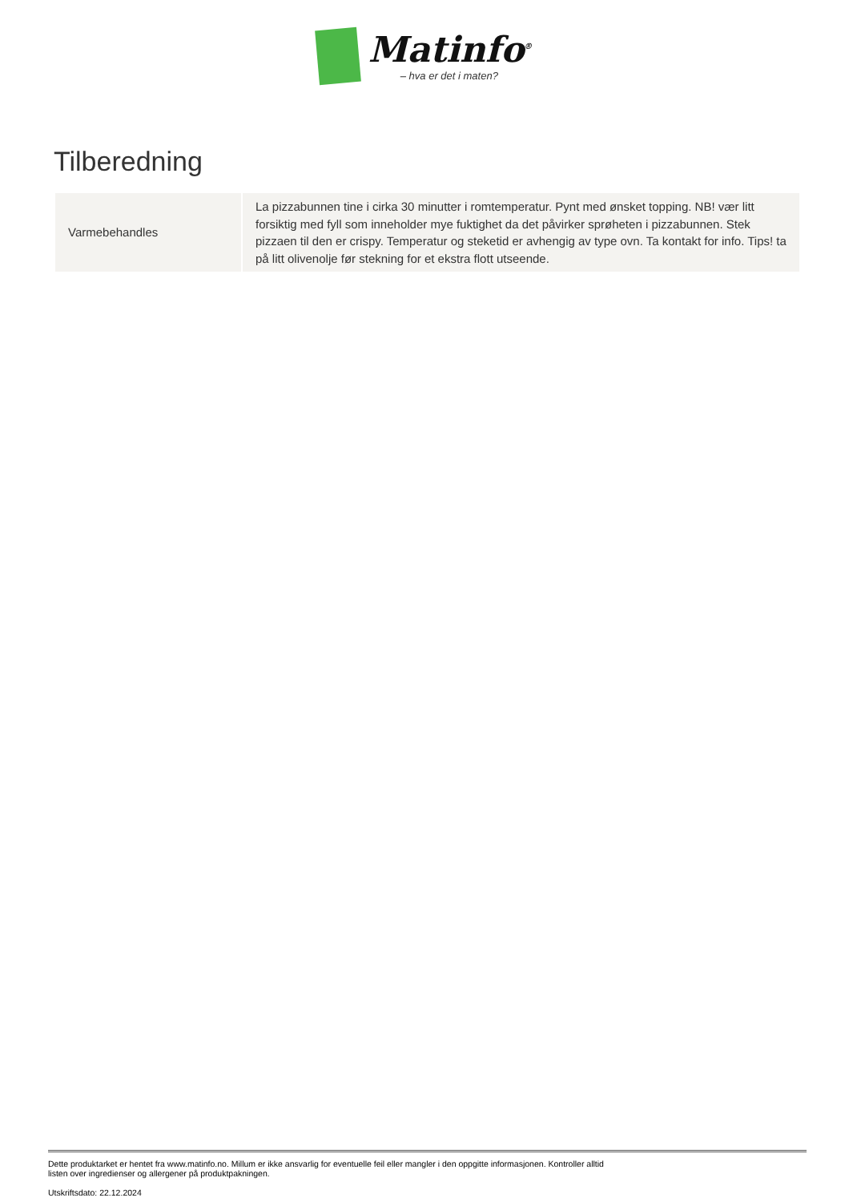Matinfo<sup>®</sup>
– hva er det i maten?
Tilberedning
| Varmebehandles | La pizzabunnen tine i cirka 30 minutter i romtemperatur. Pynt med ønsket topping. NB! vær litt forsiktig med fyll som inneholder mye fuktighet da det påvirker sprøheten i pizzabunnen. Stek pizzaen til den er crispy. Temperatur og steketid er avhengig av type ovn. Ta kontakt for info. Tips! ta på litt olivenolje før stekning for et ekstra flott utseende. |
Dette produktarket er hentet fra www.matinfo.no. Millum er ikke ansvarlig for eventuelle feil eller mangler i den oppgitte informasjonen. Kontroller alltid listen over ingredienser og allergener på produktpakningen.
Utskriftsdato: 22.12.2024